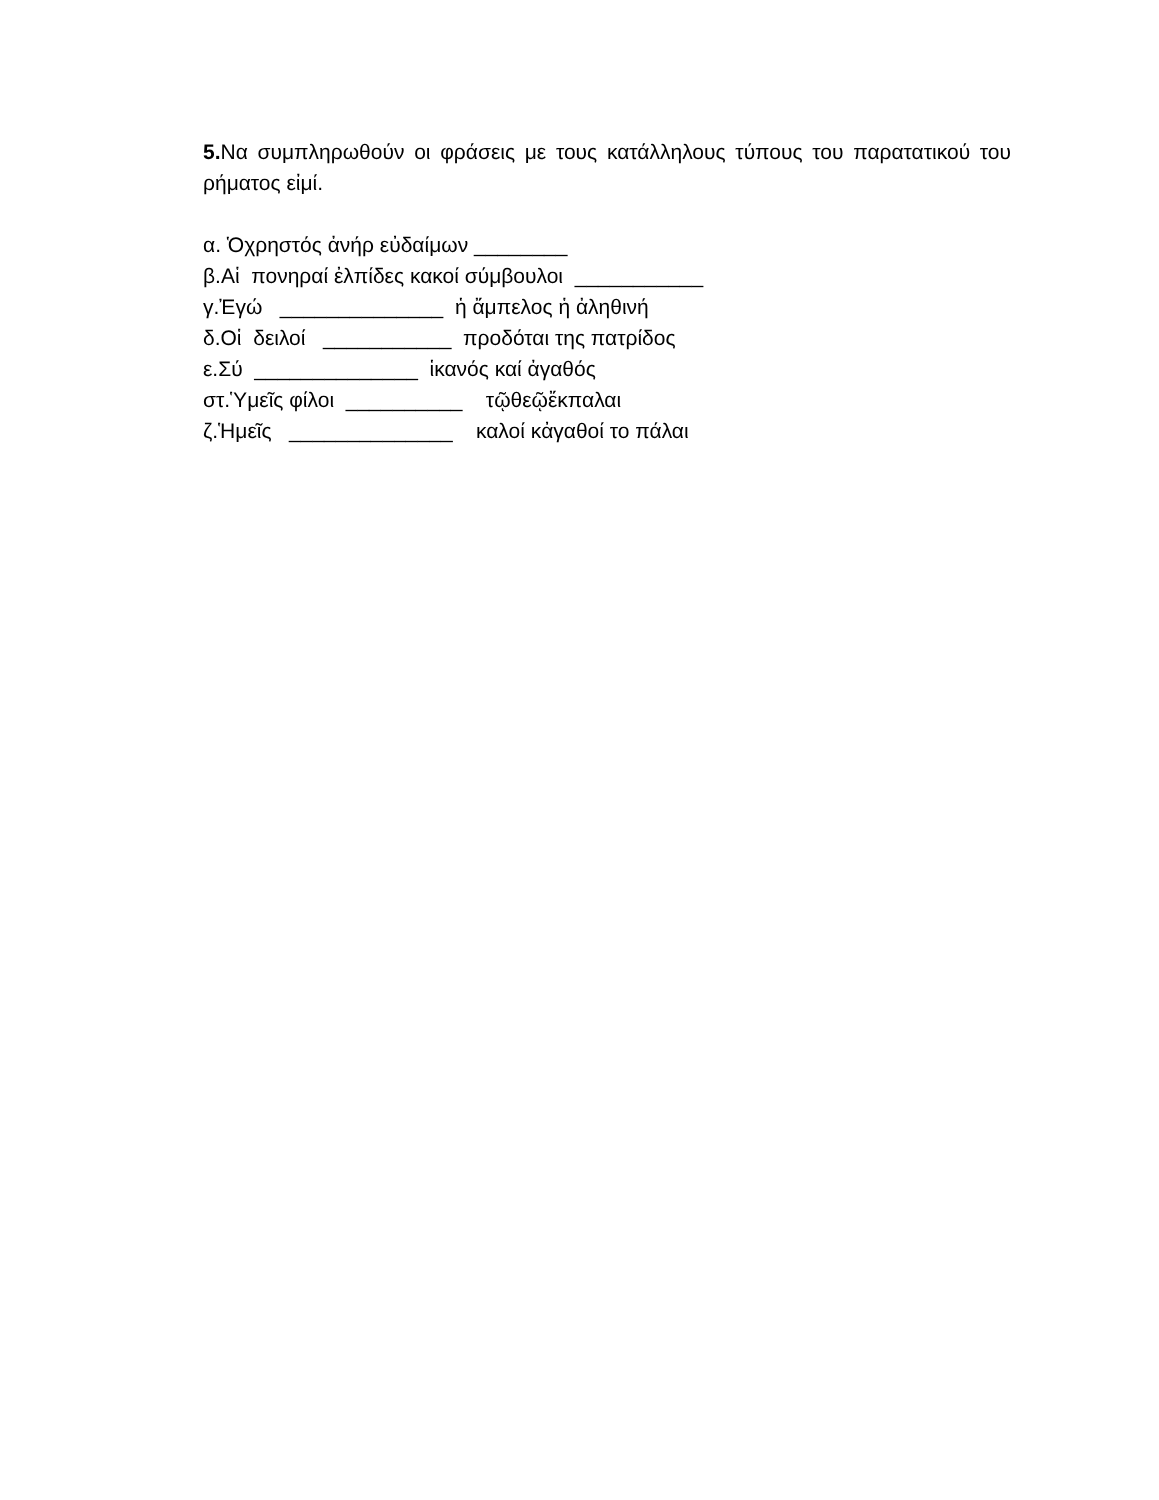5. Να συμπληρωθούν οι φράσεις με τους κατάλληλους τύπους του παρατατικού του ρήματος εἰμί.
α. Ὁχρηστός ἀνήρ εὐδαίμων ________
β.Αἱ πονηραί ἐλπίδες κακοί σύμβουλοι ___________
γ.Ἐγώ ______________ ἡ ἄμπελος ἡ ἀληθινή
δ.Οἱ δειλοί ___________ προδόται της πατρίδος
ε.Σύ ______________ ἱκανός καί ἀγαθός
στ.Ὑμεῖς φίλοι __________ τῷθεῷἔκπαλαι
ζ.Ἡμεῖς ______________ καλοί κἀγαθοί το πάλαι